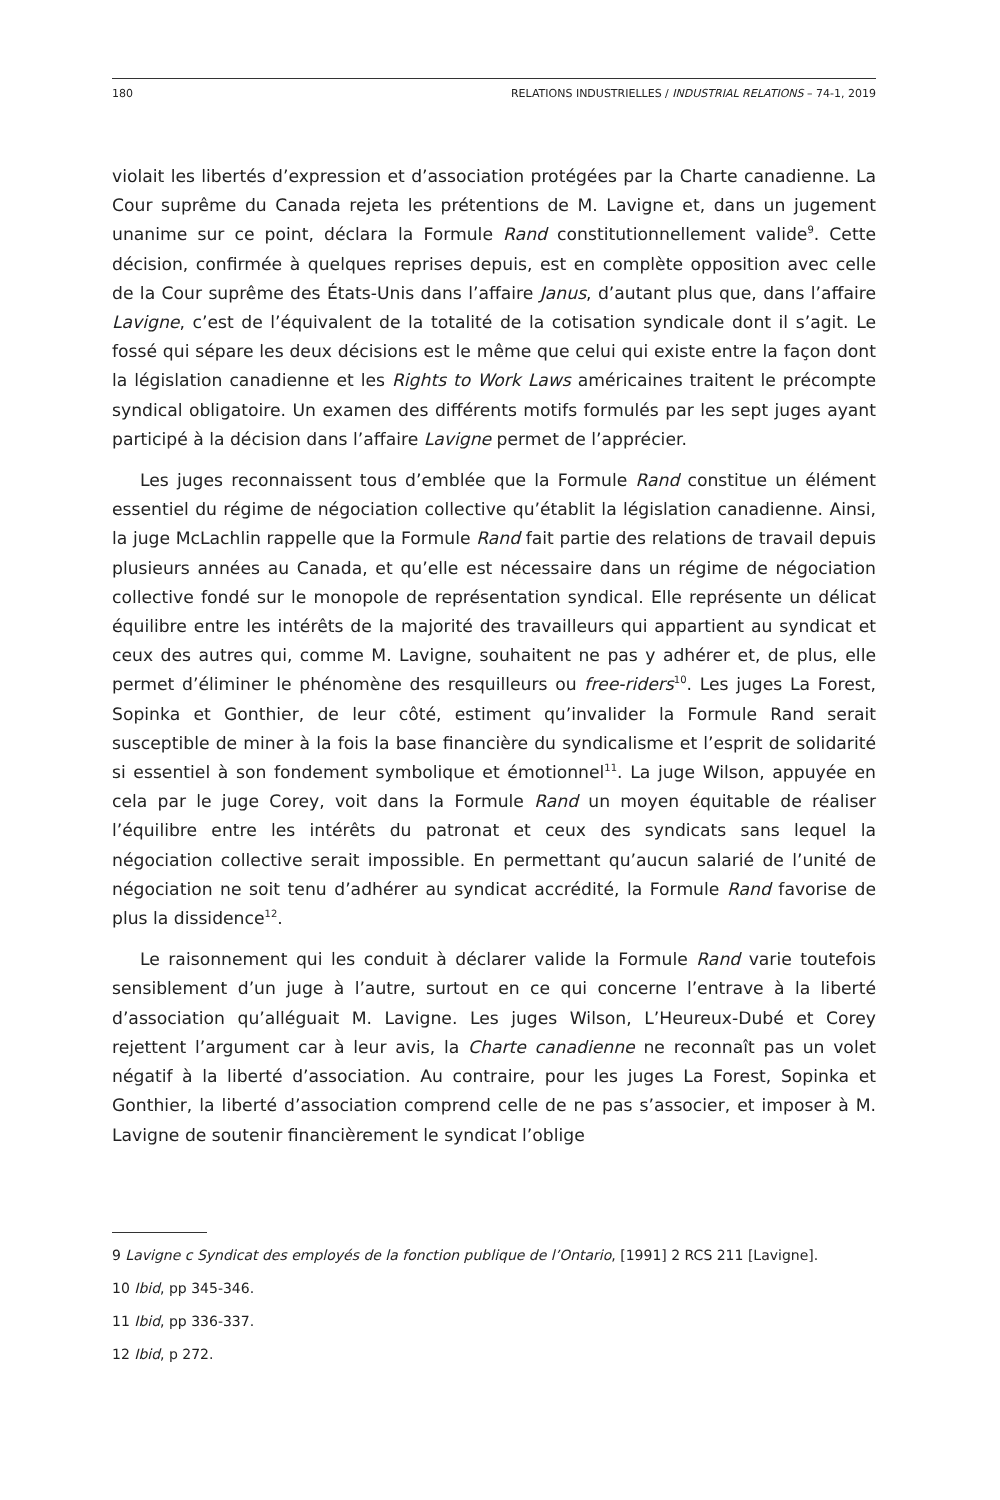180 RELATIONS INDUSTRIELLES / INDUSTRIAL RELATIONS – 74-1, 2019
violait les libertés d’expression et d’association protégées par la Charte canadienne. La Cour suprême du Canada rejeta les prétentions de M. Lavigne et, dans un jugement unanime sur ce point, déclara la Formule Rand constitutionnellement valide<sup>9</sup>. Cette décision, confirmée à quelques reprises depuis, est en complète opposition avec celle de la Cour suprême des États-Unis dans l’affaire Janus, d’autant plus que, dans l’affaire Lavigne, c’est de l’équivalent de la totalité de la cotisation syndicale dont il s’agit. Le fossé qui sépare les deux décisions est le même que celui qui existe entre la façon dont la législation canadienne et les Rights to Work Laws américaines traitent le précompte syndical obligatoire. Un examen des différents motifs formulés par les sept juges ayant participé à la décision dans l’affaire Lavigne permet de l’apprécier.
Les juges reconnaissent tous d’emblée que la Formule Rand constitue un élément essentiel du régime de négociation collective qu’établit la législation canadienne. Ainsi, la juge McLachlin rappelle que la Formule Rand fait partie des relations de travail depuis plusieurs années au Canada, et qu’elle est nécessaire dans un régime de négociation collective fondé sur le monopole de représentation syndical. Elle représente un délicat équilibre entre les intérêts de la majorité des travailleurs qui appartient au syndicat et ceux des autres qui, comme M. Lavigne, souhaitent ne pas y adhérer et, de plus, elle permet d’éliminer le phénomène des resquilleurs ou free-riders<sup>10</sup>. Les juges La Forest, Sopinka et Gonthier, de leur côté, estiment qu’invalider la Formule Rand serait susceptible de miner à la fois la base financière du syndicalisme et l’esprit de solidarité si essentiel à son fondement symbolique et émotionnel<sup>11</sup>. La juge Wilson, appuyée en cela par le juge Corey, voit dans la Formule Rand un moyen équitable de réaliser l’équilibre entre les intérêts du patronat et ceux des syndicats sans lequel la négociation collective serait impossible. En permettant qu’aucun salarié de l’unité de négociation ne soit tenu d’adhérer au syndicat accrédité, la Formule Rand favorise de plus la dissidence<sup>12</sup>.
Le raisonnement qui les conduit à déclarer valide la Formule Rand varie toutefois sensiblement d’un juge à l’autre, surtout en ce qui concerne l’entrave à la liberté d’association qu’alléguait M. Lavigne. Les juges Wilson, L’Heureux-Dubé et Corey rejettent l’argument car à leur avis, la Charte canadienne ne reconnaît pas un volet négatif à la liberté d’association. Au contraire, pour les juges La Forest, Sopinka et Gonthier, la liberté d’association comprend celle de ne pas s’associer, et imposer à M. Lavigne de soutenir financièrement le syndicat l’oblige
9 Lavigne c Syndicat des employés de la fonction publique de l’Ontario, [1991] 2 RCS 211 [Lavigne].
10 Ibid, pp 345-346.
11 Ibid, pp 336-337.
12 Ibid, p 272.